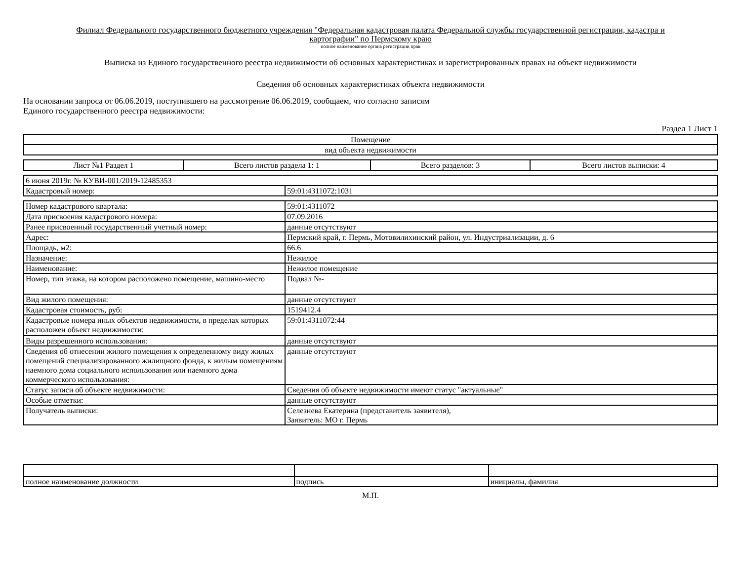Филиал Федерального государственного бюджетного учреждения "Федеральная кадастровая палата Федеральной службы государственной регистрации, кадастра и
картографии" по Пермскому краю
полное наименование органа регистрации прав
Выписка из Единого государственного реестра недвижимости об основных характеристиках и зарегистрированных правах на объект недвижимости
Сведения об основных характеристиках объекта недвижимости
На основании запроса от 06.06.2019, поступившего на рассмотрение 06.06.2019, сообщаем, что согласно записям
Единого государственного реестра недвижимости:
Раздел 1 Лист 1
| Помещение |
| вид объекта недвижимости |
| Лист №1 Раздел 1 | Всего листов раздела 1: 1 | Всего разделов: 3 | Всего листов выписки: 4 |
| 6 июня 2019г. № КУВИ-001/2019-12485353 | |
| Кадастровый номер: | 59:01:4311072:1031 |
| Номер кадастрового квартала: | 59:01:4311072 |
| Дата присвоения кадастрового номера: | 07.09.2016 |
| Ранее присвоенный государственный учетный номер: | данные отсутствуют |
| Адрес: | Пермский край, г. Пермь, Мотовилихинский район, ул. Индустриализации, д. 6 |
| Площадь, м2: | 66.6 |
| Назначение: | Нежилое |
| Наименование: | Нежилое помещение |
| Номер, тип этажа, на котором расположено помещение, машино-место | Подвал №- |
| Вид жилого помещения: | данные отсутствуют |
| Кадастровая стоимость, руб: | 1519412.4 |
| Кадастровые номера иных объектов недвижимости, в пределах которых расположен объект недвижимости: | 59:01:4311072:44 |
| Виды разрешенного использования: | данные отсутствуют |
| Сведения об отнесении жилого помещения к определенному виду жилых помещений специализированного жилищного фонда, к жилым помещениям наемного дома социального использования или наемного дома коммерческого использования: | данные отсутствуют |
| Статус записи об объекте недвижимости: | Сведения об объекте недвижимости имеют статус "актуальные" |
| Особые отметки: | данные отсутствуют |
| Получатель выписки: | Селезнева Екатерина (представитель заявителя), Заявитель: МО г. Пермь |
| полное наименование должности | подпись | инициалы, фамилия |
М.П.